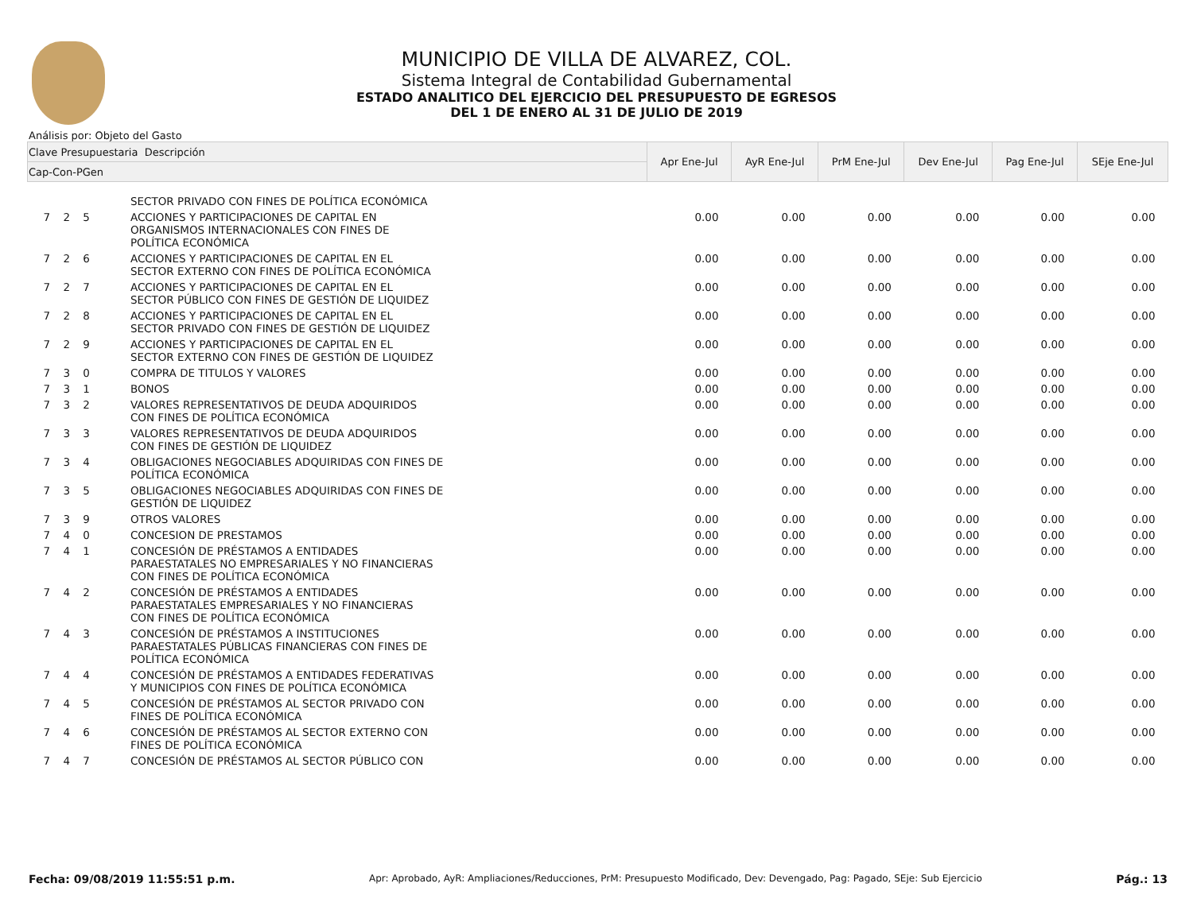MUNICIPIO DE VILLA DE ALVAREZ, COL.
Sistema Integral de Contabilidad Gubernamental
ESTADO ANALITICO DEL EJERCICIO DEL PRESUPUESTO DE EGRESOS
DEL 1 DE ENERO AL 31 DE JULIO DE 2019
Análisis por: Objeto del Gasto
| Clave Presupuestaria Descripción | | Apr Ene-Jul | AyR Ene-Jul | PrM Ene-Jul | Dev Ene-Jul | Pag Ene-Jul | SEje Ene-Jul |
| --- | --- | --- | --- | --- | --- | --- | --- |
| Cap-Con-PGen | | | | | | | |
| | SECTOR PRIVADO CON FINES DE POLÍTICA ECONÓMICA | | | | | | |
| 7 2 5 | ACCIONES Y PARTICIPACIONES DE CAPITAL EN ORGANISMOS INTERNACIONALES CON FINES DE POLÍTICA ECONÓMICA | 0.00 | 0.00 | 0.00 | 0.00 | 0.00 | 0.00 |
| 7 2 6 | ACCIONES Y PARTICIPACIONES DE CAPITAL EN EL SECTOR EXTERNO CON FINES DE POLÍTICA ECONÓMICA | 0.00 | 0.00 | 0.00 | 0.00 | 0.00 | 0.00 |
| 7 2 7 | ACCIONES Y PARTICIPACIONES DE CAPITAL EN EL SECTOR PÚBLICO CON FINES DE GESTIÓN DE LIQUIDEZ | 0.00 | 0.00 | 0.00 | 0.00 | 0.00 | 0.00 |
| 7 2 8 | ACCIONES Y PARTICIPACIONES DE CAPITAL EN EL SECTOR PRIVADO CON FINES DE GESTIÓN DE LIQUIDEZ | 0.00 | 0.00 | 0.00 | 0.00 | 0.00 | 0.00 |
| 7 2 9 | ACCIONES Y PARTICIPACIONES DE CAPITAL EN EL SECTOR EXTERNO CON FINES DE GESTIÓN DE LIQUIDEZ | 0.00 | 0.00 | 0.00 | 0.00 | 0.00 | 0.00 |
| 7 3 0 | COMPRA DE TITULOS Y VALORES | 0.00 | 0.00 | 0.00 | 0.00 | 0.00 | 0.00 |
| 7 3 1 | BONOS | 0.00 | 0.00 | 0.00 | 0.00 | 0.00 | 0.00 |
| 7 3 2 | VALORES REPRESENTATIVOS DE DEUDA ADQUIRIDOS CON FINES DE POLÍTICA ECONÓMICA | 0.00 | 0.00 | 0.00 | 0.00 | 0.00 | 0.00 |
| 7 3 3 | VALORES REPRESENTATIVOS DE DEUDA ADQUIRIDOS CON FINES DE GESTIÓN DE LIQUIDEZ | 0.00 | 0.00 | 0.00 | 0.00 | 0.00 | 0.00 |
| 7 3 4 | OBLIGACIONES NEGOCIABLES ADQUIRIDAS CON FINES DE POLÍTICA ECONÓMICA | 0.00 | 0.00 | 0.00 | 0.00 | 0.00 | 0.00 |
| 7 3 5 | OBLIGACIONES NEGOCIABLES ADQUIRIDAS CON FINES DE GESTIÓN DE LIQUIDEZ | 0.00 | 0.00 | 0.00 | 0.00 | 0.00 | 0.00 |
| 7 3 9 | OTROS VALORES | 0.00 | 0.00 | 0.00 | 0.00 | 0.00 | 0.00 |
| 7 4 0 | CONCESION DE PRESTAMOS | 0.00 | 0.00 | 0.00 | 0.00 | 0.00 | 0.00 |
| 7 4 1 | CONCESIÓN DE PRÉSTAMOS A ENTIDADES PARAESTATALES NO EMPRESARIALES Y NO FINANCIERAS CON FINES DE POLÍTICA ECONÓMICA | 0.00 | 0.00 | 0.00 | 0.00 | 0.00 | 0.00 |
| 7 4 2 | CONCESIÓN DE PRÉSTAMOS A ENTIDADES PARAESTATALES EMPRESARIALES Y NO FINANCIERAS CON FINES DE POLÍTICA ECONÓMICA | 0.00 | 0.00 | 0.00 | 0.00 | 0.00 | 0.00 |
| 7 4 3 | CONCESIÓN DE PRÉSTAMOS A INSTITUCIONES PARAESTATALES PÚBLICAS FINANCIERAS CON FINES DE POLÍTICA ECONÓMICA | 0.00 | 0.00 | 0.00 | 0.00 | 0.00 | 0.00 |
| 7 4 4 | CONCESIÓN DE PRÉSTAMOS A ENTIDADES FEDERATIVAS Y MUNICIPIOS CON FINES DE POLÍTICA ECONÓMICA | 0.00 | 0.00 | 0.00 | 0.00 | 0.00 | 0.00 |
| 7 4 5 | CONCESIÓN DE PRÉSTAMOS AL SECTOR PRIVADO CON FINES DE POLÍTICA ECONÓMICA | 0.00 | 0.00 | 0.00 | 0.00 | 0.00 | 0.00 |
| 7 4 6 | CONCESIÓN DE PRÉSTAMOS AL SECTOR EXTERNO CON FINES DE POLÍTICA ECONÓMICA | 0.00 | 0.00 | 0.00 | 0.00 | 0.00 | 0.00 |
| 7 4 7 | CONCESIÓN DE PRÉSTAMOS AL SECTOR PÚBLICO CON | 0.00 | 0.00 | 0.00 | 0.00 | 0.00 | 0.00 |
Fecha: 09/08/2019 11:55:51 p.m. Apr: Aprobado, AyR: Ampliaciones/Reducciones, PrM: Presupuesto Modificado, Dev: Devengado, Pag: Pagado, SEje: Sub Ejercicio Pág.: 13